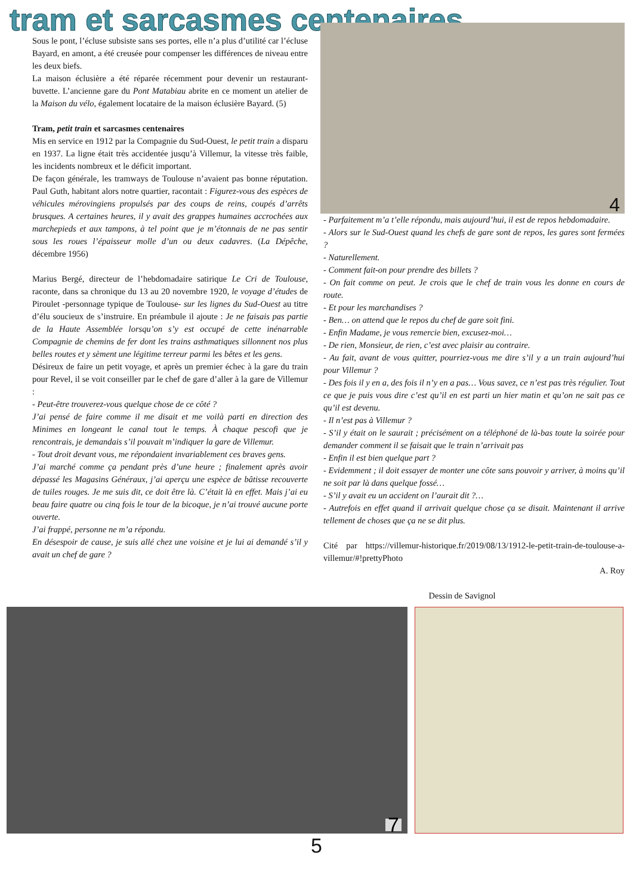tram et sarcasmes centenaires
Sous le pont, l’écluse subsiste sans ses portes, elle n’a plus d’utilité car l’écluse Bayard, en amont, a été creusée pour compenser les différences de niveau entre les deux biefs.
La maison éclusière a été réparée récemment pour devenir un restaurant-buvette. L’ancienne gare du Pont Matabiau abrite en ce moment un atelier de la Maison du vélo, également locataire de la maison éclusière Bayard. (5)
Tram, petit train et sarcasmes centenaires
Mis en service en 1912 par la Compagnie du Sud-Ouest, le petit train a disparu en 1937. La ligne était très accidentée jusqu’à Villemur, la vitesse très faible, les incidents nombreux et le déficit important.
De façon générale, les tramways de Toulouse n’avaient pas bonne réputation. Paul Guth, habitant alors notre quartier, racontait : Figurez-vous des espèces de véhicules mérovingiens propulsés par des coups de reins, coupés d’arrêts brusques. A certaines heures, il y avait des grappes humaines accrochées aux marchepieds et aux tampons, à tel point que je m’étonnais de ne pas sentir sous les roues l’épaisseur molle d’un ou deux cadavres. (La Dépêche, décembre 1956)
Marius Bergé, directeur de l’hebdomadaire satirique Le Cri de Toulouse, raconte, dans sa chronique du 13 au 20 novembre 1920, le voyage d’études de Piroulet -personnage typique de Toulouse- sur les lignes du Sud-Ouest au titre d’élu soucieux de s’instruire. En préambule il ajoute : Je ne faisais pas partie de la Haute Assemblée lorsqu’on s’y est occupé de cette inénarrable Compagnie de chemins de fer dont les trains asthmatiques sillonnent nos plus belles routes et y sèment une légitime terreur parmi les bêtes et les gens.
Désireux de faire un petit voyage, et après un premier échec à la gare du train pour Revel, il se voit conseiller par le chef de gare d’aller à la gare de Villemur :
- Peut-être trouverez-vous quelque chose de ce côté ?
J’ai pensé de faire comme il me disait et me voilà parti en direction des Minimes en longeant le canal tout le temps. À chaque pescofi que je rencontrais, je demandais s’il pouvait m’indiquer la gare de Villemur.
- Tout droit devant vous, me répondaient invariablement ces braves gens.
J’ai marché comme ça pendant près d’une heure ; finalement après avoir dépassé les Magasins Généraux, j’ai aperçu une espèce de bâtisse recouverte de tuiles rouges. Je me suis dit, ce doit être là. C’était là en effet. Mais j’ai eu beau faire quatre ou cinq fois le tour de la bicoque, je n’ai trouvé aucune porte ouverte.
J’ai frappé, personne ne m’a répondu.
En désespoir de cause, je suis allé chez une voisine et je lui ai demandé s’il y avait un chef de gare ?
4
- Parfaitement m’a t’elle répondu, mais aujourd’hui, il est de repos hebdomadaire.
- Alors sur le Sud-Ouest quand les chefs de gare sont de repos, les gares sont fermées ?
- Naturellement.
- Comment fait-on pour prendre des billets ?
- On fait comme on peut. Je crois que le chef de train vous les donne en cours de route.
- Et pour les marchandises ?
- Ben… on attend que le repos du chef de gare soit fini.
- Enfin Madame, je vous remercie bien, excusez-moi…
- De rien, Monsieur, de rien, c’est avec plaisir au contraire.
- Au fait, avant de vous quitter, pourriez-vous me dire s’il y a un train aujourd’hui pour Villemur ?
- Des fois il y en a, des fois il n’y en a pas… Vous savez, ce n’est pas très régulier. Tout ce que je puis vous dire c’est qu’il en est parti un hier matin et qu’on ne sait pas ce qu’il est devenu.
- Il n’est pas à Villemur ?
- S’il y était on le saurait ; précisément on a téléphoné de là-bas toute la soirée pour demander comment il se faisait que le train n’arrivait pas
- Enfin il est bien quelque part ?
- Evidemment ; il doit essayer de monter une côte sans pouvoir y arriver, à moins qu’il ne soit par là dans quelque fossé…
- S’il y avait eu un accident on l’aurait dit ?…
- Autrefois en effet quand il arrivait quelque chose ça se disait. Maintenant il arrive tellement de choses que ça ne se dit plus.
Cité par https://villemur-historique.fr/2019/08/13/1912-le-petit-train-de-toulouse-a-villemur/#!prettyPhoto
A. Roy
Dessin de Savignol
7
5